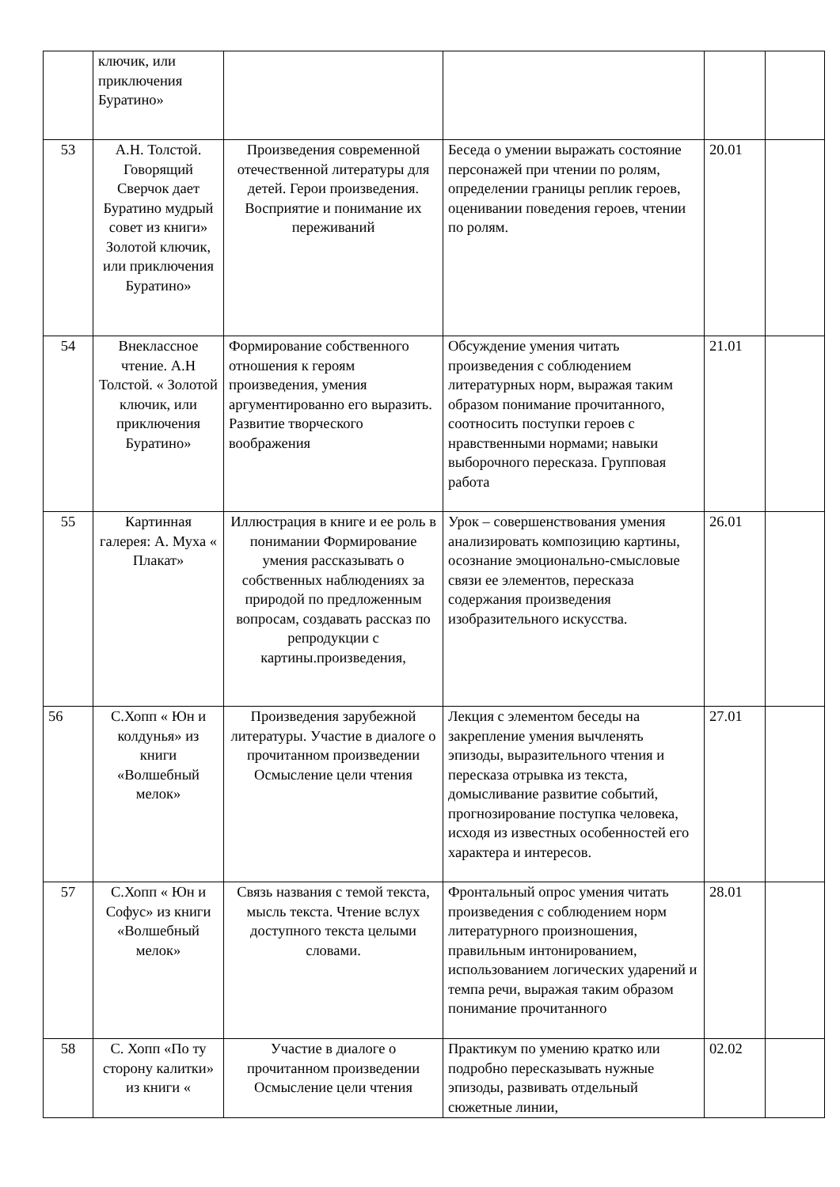| | ключик, или приключения Буратино» | | | | |
| 53 | А.Н. Толстой. Говорящий Сверчок дает Буратино мудрый совет из книги» Золотой ключик, или приключения Буратино» | Произведения современной отечественной литературы для детей. Герои произведения. Восприятие и понимание их переживаний | Беседа о умении выражать состояние персонажей при чтении по ролям, определении границы реплик героев, оценивании поведения героев, чтении по ролям. | 20.01 | |
| 54 | Внеклассное чтение. А.Н Толстой. « Золотой ключик, или приключения Буратино» | Формирование собственного отношения к героям произведения, умения аргументированно его выразить. Развитие творческого воображения | Обсуждение умения читать произведения с соблюдением литературных норм, выражая таким образом понимание прочитанного, соотносить поступки героев с нравственными нормами; навыки выборочного пересказа. Групповая работа | 21.01 | |
| 55 | Картинная галерея: А. Муха « Плакат» | Иллюстрация в книге и ее роль в понимании Формирование умения рассказывать о собственных наблюдениях за природой по предложенным вопросам, создавать рассказ по репродукции с картины.произведения, | Урок – совершенствования умения анализировать композицию картины, осознание эмоционально-смысловые связи ее элементов, пересказа содержания произведения изобразительного искусства. | 26.01 | |
| 56 | С.Хопп « Юн и колдунья» из книги «Волшебный мелок» | Произведения зарубежной литературы. Участие в диалоге о прочитанном произведении Осмысление цели чтения | Лекция с элементом беседы на закрепление умения вычленять эпизоды, выразительного чтения и пересказа отрывка из текста, домысливание развитие событий, прогнозирование поступка человека, исходя из известных особенностей его характера и интересов. | 27.01 | |
| 57 | С.Хопп « Юн и Софус» из книги «Волшебный мелок» | Связь названия с темой текста, мысль текста. Чтение вслух доступного текста целыми словами. | Фронтальный опрос умения читать произведения с соблюдением норм литературного произношения, правильным интонированием, использованием логических ударений и темпа речи, выражая таким образом понимание прочитанного | 28.01 | |
| 58 | С. Хопп «По ту сторону калитки» из книги « | Участие в диалоге о прочитанном произведении Осмысление цели чтения | Практикум по умению кратко или подробно пересказывать нужные эпизоды, развивать отдельный сюжетные линии, | 02.02 | |